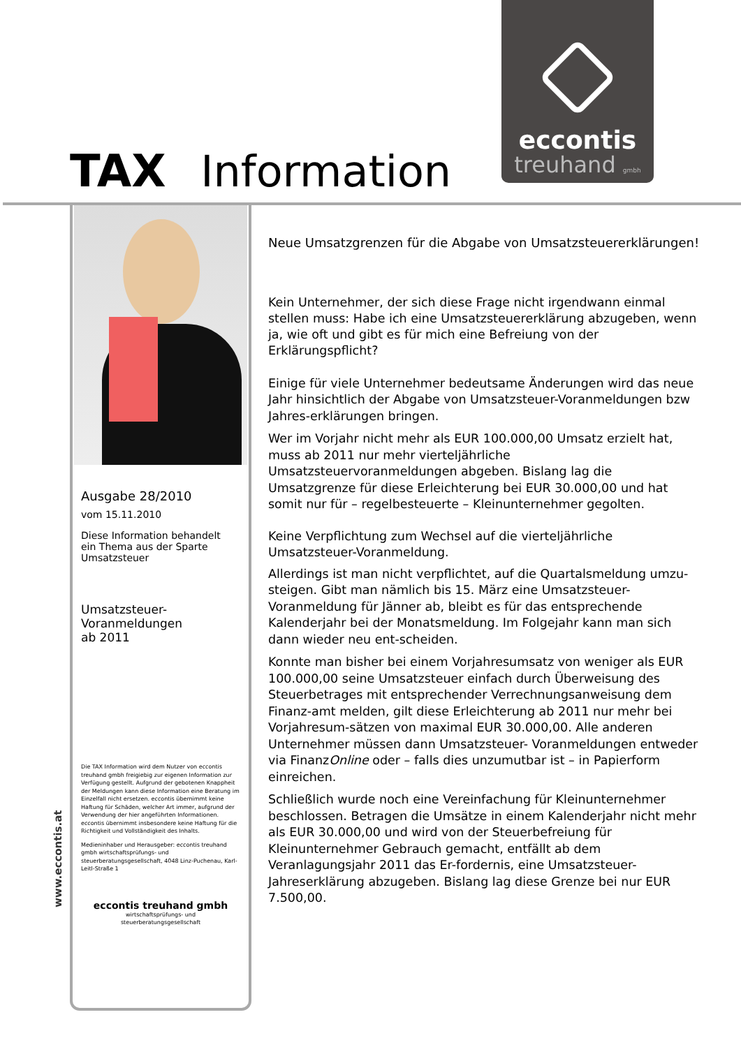TAX Information
eccontis
treuhand gmbh
Ausgabe 28/2010
vom 15.11.2010
Diese Information behandelt
ein Thema aus der Sparte
Umsatzsteuer
Umsatzsteuer-
Voranmeldungen
ab 2011
Die TAX Information wird dem Nutzer von eccontis treuhand gmbh freigiebig zur eigenen Information zur Verfügung gestellt. Aufgrund der gebotenen Knappheit der Meldungen kann diese Information eine Beratung im Einzelfall nicht ersetzen. eccontis übernimmt keine Haftung für Schäden, welcher Art immer, aufgrund der Verwendung der hier angeführten Informationen. eccontis übernimmt insbesondere keine Haftung für die Richtigkeit und Vollständigkeit des Inhalts.
Medieninhaber und Herausgeber: eccontis treuhand gmbh wirtschaftsprüfungs- und steuerberatungsgesellschaft, 4048 Linz-Puchenau, Karl-Leitl-Straße 1
eccontis treuhand gmbh
wirtschaftsprüfungs- und
steuerberatungsgesellschaft
www.eccontis.at
Neue Umsatzgrenzen für die Abgabe von Umsatzsteuererklärungen!
Kein Unternehmer, der sich diese Frage nicht irgendwann einmal stellen muss: Habe ich eine Umsatzsteuererklärung abzugeben, wenn ja, wie oft und gibt es für mich eine Befreiung von der Erklärungspflicht?
Einige für viele Unternehmer bedeutsame Änderungen wird das neue Jahr hinsichtlich der Abgabe von Umsatzsteuer-Voranmeldungen bzw Jahres-erklärungen bringen.
Wer im Vorjahr nicht mehr als EUR 100.000,00 Umsatz erzielt hat, muss ab 2011 nur mehr vierteljährliche Umsatzsteuervoranmeldungen abgeben. Bislang lag die Umsatzgrenze für diese Erleichterung bei EUR 30.000,00 und hat somit nur für – regelbesteuerte – Kleinunternehmer gegolten.
Keine Verpflichtung zum Wechsel auf die vierteljährliche Umsatzsteuer-Voranmeldung.
Allerdings ist man nicht verpflichtet, auf die Quartalsmeldung umzu-steigen. Gibt man nämlich bis 15. März eine Umsatzsteuer-Voranmeldung für Jänner ab, bleibt es für das entsprechende Kalenderjahr bei der Monatsmeldung. Im Folgejahr kann man sich dann wieder neu ent-scheiden.
Konnte man bisher bei einem Vorjahresumsatz von weniger als EUR 100.000,00 seine Umsatzsteuer einfach durch Überweisung des Steuerbetrages mit entsprechender Verrechnungsanweisung dem Finanz-amt melden, gilt diese Erleichterung ab 2011 nur mehr bei Vorjahresum-sätzen von maximal EUR 30.000,00. Alle anderen Unternehmer müssen dann Umsatzsteuer- Voranmeldungen entweder via FinanzOnline oder – falls dies unzumutbar ist – in Papierform einreichen.
Schließlich wurde noch eine Vereinfachung für Kleinunternehmer beschlossen. Betragen die Umsätze in einem Kalenderjahr nicht mehr als EUR 30.000,00 und wird von der Steuerbefreiung für Kleinunternehmer Gebrauch gemacht, entfällt ab dem Veranlagungsjahr 2011 das Er-fordernis, eine Umsatzsteuer-Jahreserklärung abzugeben. Bislang lag diese Grenze bei nur EUR 7.500,00.